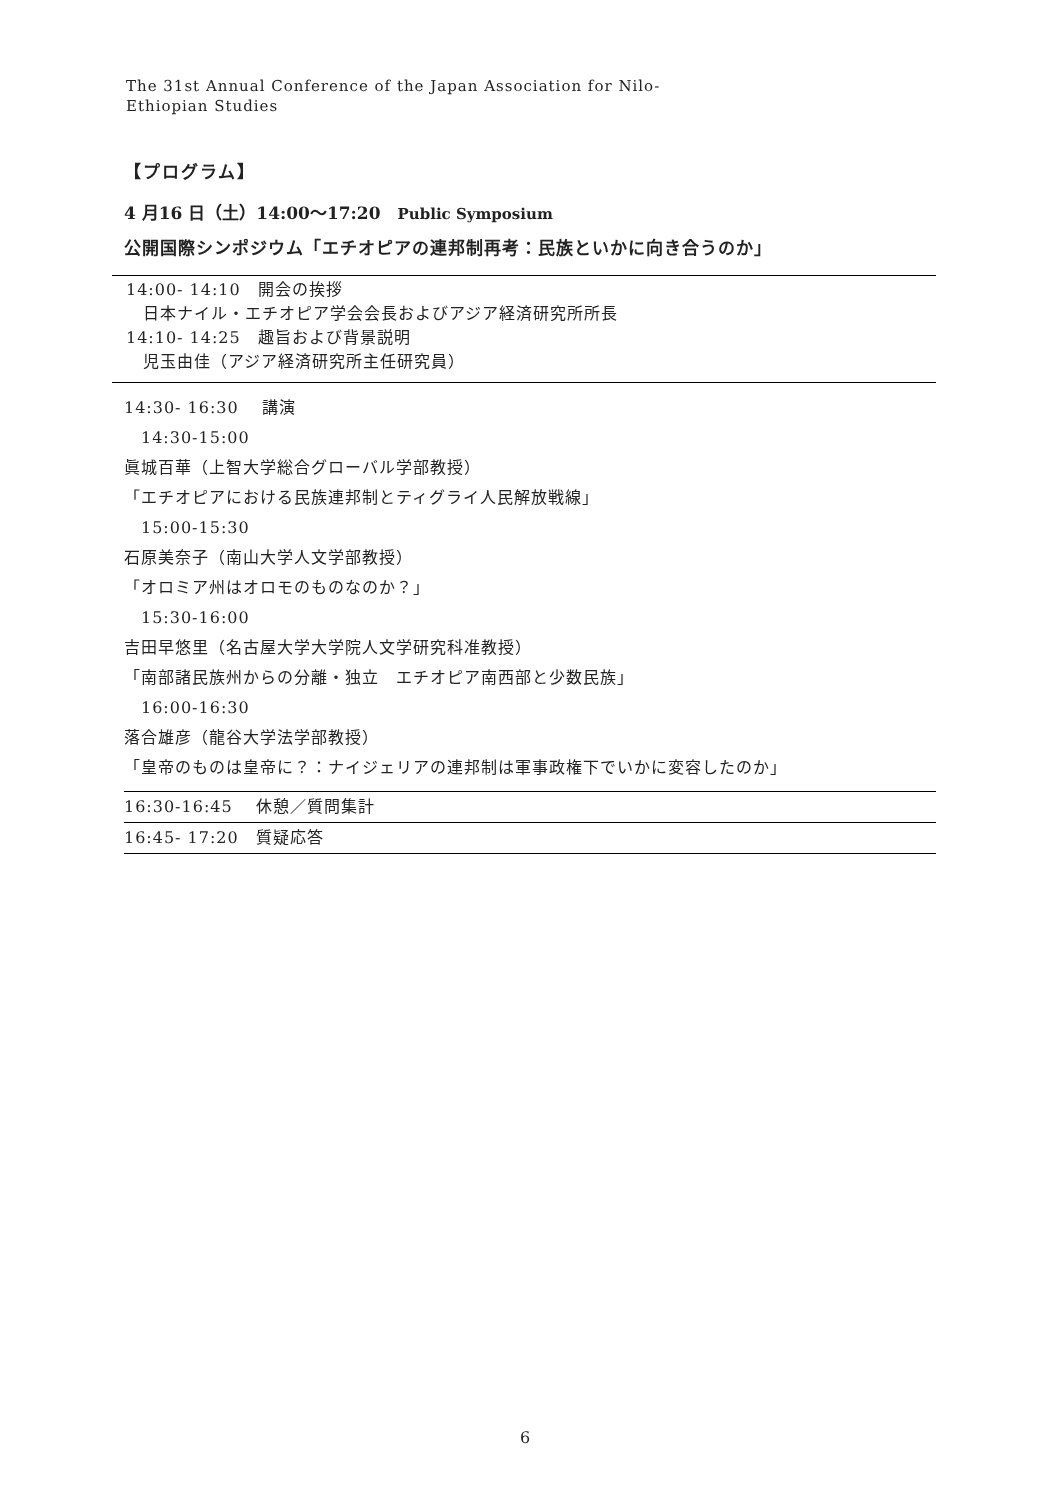The 31st Annual Conference of the Japan Association for Nilo-
Ethiopian Studies
【プログラム】
4 月16 日（土）14:00～17:20　Public Symposium
公開国際シンポジウム「エチオピアの連邦制再考：民族といかに向き合うのか」
14:00- 14:10　開会の挨拶
　日本ナイル・エチオピア学会会長およびアジア経済研究所所長
14:10- 14:25　趣旨および背景説明
　児玉由佳（アジア経済研究所主任研究員）
14:30- 16:30　 講演
　14:30-15:00
眞城百華（上智大学総合グローバル学部教授）
「エチオピアにおける民族連邦制とティグライ人民解放戦線」
　15:00-15:30
石原美奈子（南山大学人文学部教授）
「オロミア州はオロモのものなのか？」
　15:30-16:00
吉田早悠里（名古屋大学大学院人文学研究科准教授）
「南部諸民族州からの分離・独立　エチオピア南西部と少数民族」
　16:00-16:30
落合雄彦（龍谷大学法学部教授）
「皇帝のものは皇帝に？：ナイジェリアの連邦制は軍事政権下でいかに変容したのか」
16:30-16:45　 休憩／質問集計
16:45- 17:20　質疑応答
6